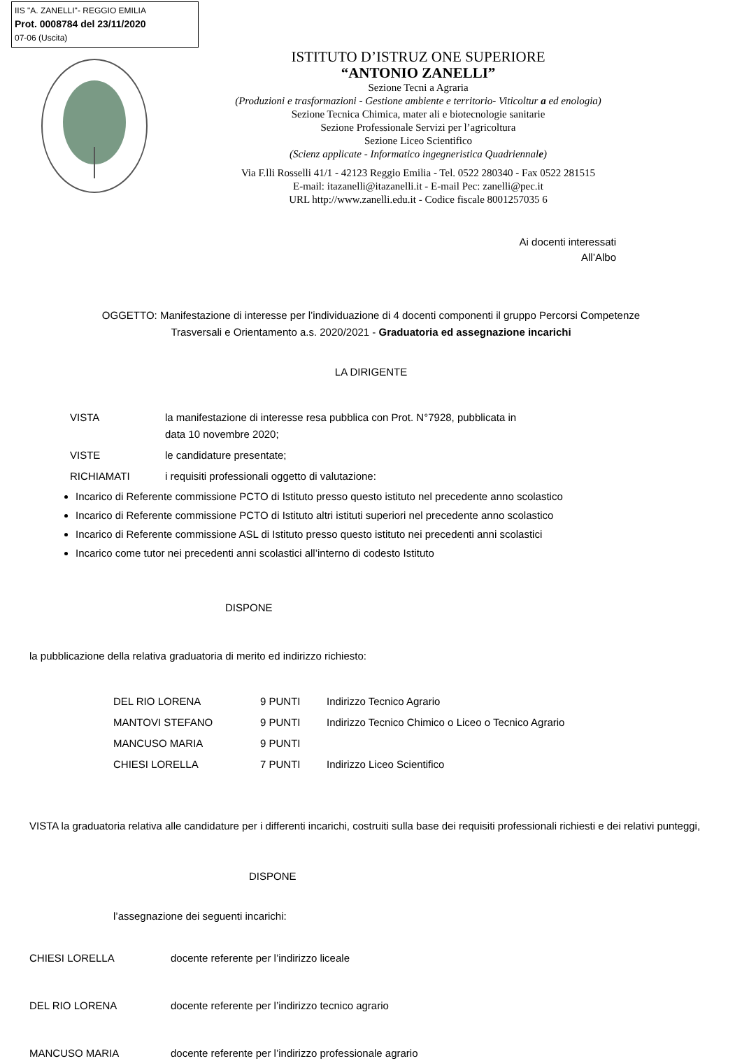IIS "A. ZANELLI"- REGGIO EMILIA
Prot. 0008784 del 23/11/2020
07-06 (Uscita)
ISTITUTO D’ISTRUZ ONE SUPERIORE
“ANTONIO ZANELLI”
Sezione Tecni a Agraria
(Produzioni e trasformazioni - Gestione ambiente e territorio- Viticoltur a ed enologia)
Sezione Tecnica Chimica, mater ali e biotecnologie sanitarie
Sezione Professionale Servizi per l’agricoltura
Sezione Liceo Scientifico
(Scienz applicate - Informatico ingegneristica Quadriennale)
Via F.lli Rosselli 41/1 - 42123 Reggio Emilia - Tel. 0522 280340 - Fax 0522 281515
E-mail: itazanelli@itazanelli.it - E-mail Pec: zanelli@pec.it
URL http://www.zanelli.edu.it - Codice fiscale 8001257035 6
Ai docenti interessati
All’Albo
OGGETTO: Manifestazione di interesse per l’individuazione di 4 docenti componenti il gruppo Percorsi Competenze
Trasversali e Orientamento a.s. 2020/2021 - Graduatoria ed assegnazione incarichi
LA DIRIGENTE
| VISTA | la manifestazione di interesse resa pubblica con Prot. N°7928, pubblicata in data 10 novembre 2020; |
| VISTE | le candidature presentate; |
| RICHIAMATI | i requisiti professionali oggetto di valutazione: |
Incarico di Referente commissione PCTO di Istituto presso questo istituto nel precedente anno scolastico
Incarico di Referente commissione PCTO di Istituto altri istituti superiori nel precedente anno scolastico
Incarico di Referente commissione ASL di Istituto presso questo istituto nei precedenti anni scolastici
Incarico come tutor nei precedenti anni scolastici all’interno di codesto Istituto
DISPONE
la pubblicazione della relativa graduatoria di merito ed indirizzo richiesto:
| DEL RIO LORENA | 9 PUNTI | Indirizzo Tecnico Agrario |
| MANTOVI STEFANO | 9 PUNTI | Indirizzo Tecnico Chimico o Liceo o Tecnico Agrario |
| MANCUSO MARIA | 9 PUNTI | |
| CHIESI LORELLA | 7 PUNTI | Indirizzo Liceo Scientifico |
VISTA la graduatoria relativa alle candidature per i differenti incarichi, costruiti sulla base dei requisiti professionali richiesti e dei relativi punteggi,
DISPONE
l’assegnazione dei seguenti incarichi:
| CHIESI LORELLA | docente referente per l’indirizzo liceale |
| DEL RIO LORENA | docente referente per l’indirizzo tecnico agrario |
| MANCUSO MARIA | docente referente per l’indirizzo professionale agrario |